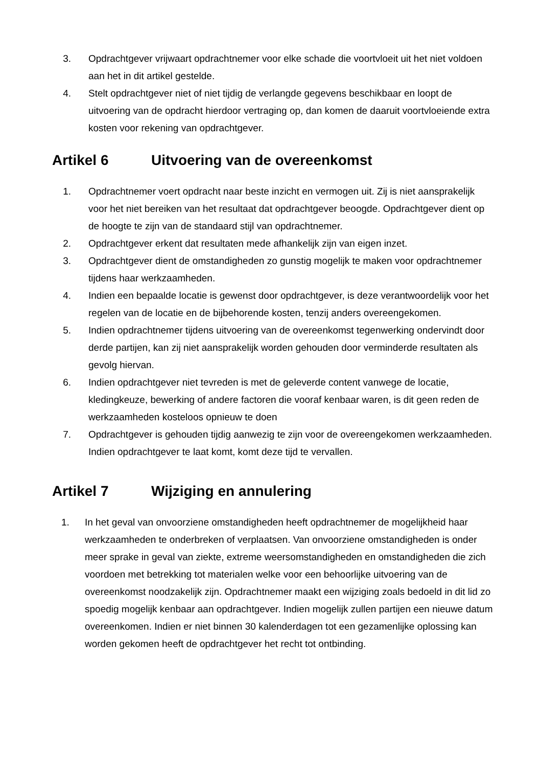3. Opdrachtgever vrijwaart opdrachtnemer voor elke schade die voortvloeit uit het niet voldoen aan het in dit artikel gestelde.
4. Stelt opdrachtgever niet of niet tijdig de verlangde gegevens beschikbaar en loopt de uitvoering van de opdracht hierdoor vertraging op, dan komen de daaruit voortvloeiende extra kosten voor rekening van opdrachtgever.
Artikel 6 Uitvoering van de overeenkomst
1. Opdrachtnemer voert opdracht naar beste inzicht en vermogen uit. Zij is niet aansprakelijk voor het niet bereiken van het resultaat dat opdrachtgever beoogde. Opdrachtgever dient op de hoogte te zijn van de standaard stijl van opdrachtnemer.
2. Opdrachtgever erkent dat resultaten mede afhankelijk zijn van eigen inzet.
3. Opdrachtgever dient de omstandigheden zo gunstig mogelijk te maken voor opdrachtnemer tijdens haar werkzaamheden.
4. Indien een bepaalde locatie is gewenst door opdrachtgever, is deze verantwoordelijk voor het regelen van de locatie en de bijbehorende kosten, tenzij anders overeengekomen.
5. Indien opdrachtnemer tijdens uitvoering van de overeenkomst tegenwerking ondervindt door derde partijen, kan zij niet aansprakelijk worden gehouden door verminderde resultaten als gevolg hiervan.
6. Indien opdrachtgever niet tevreden is met de geleverde content vanwege de locatie, kledingkeuze, bewerking of andere factoren die vooraf kenbaar waren, is dit geen reden de werkzaamheden kosteloos opnieuw te doen
7. Opdrachtgever is gehouden tijdig aanwezig te zijn voor de overeengekomen werkzaamheden. Indien opdrachtgever te laat komt, komt deze tijd te vervallen.
Artikel 7 Wijziging en annulering
1. In het geval van onvoorziene omstandigheden heeft opdrachtnemer de mogelijkheid haar werkzaamheden te onderbreken of verplaatsen. Van onvoorziene omstandigheden is onder meer sprake in geval van ziekte, extreme weersomstandigheden en omstandigheden die zich voordoen met betrekking tot materialen welke voor een behoorlijke uitvoering van de overeenkomst noodzakelijk zijn. Opdrachtnemer maakt een wijziging zoals bedoeld in dit lid zo spoedig mogelijk kenbaar aan opdrachtgever. Indien mogelijk zullen partijen een nieuwe datum overeenkomen. Indien er niet binnen 30 kalenderdagen tot een gezamenlijke oplossing kan worden gekomen heeft de opdrachtgever het recht tot ontbinding.